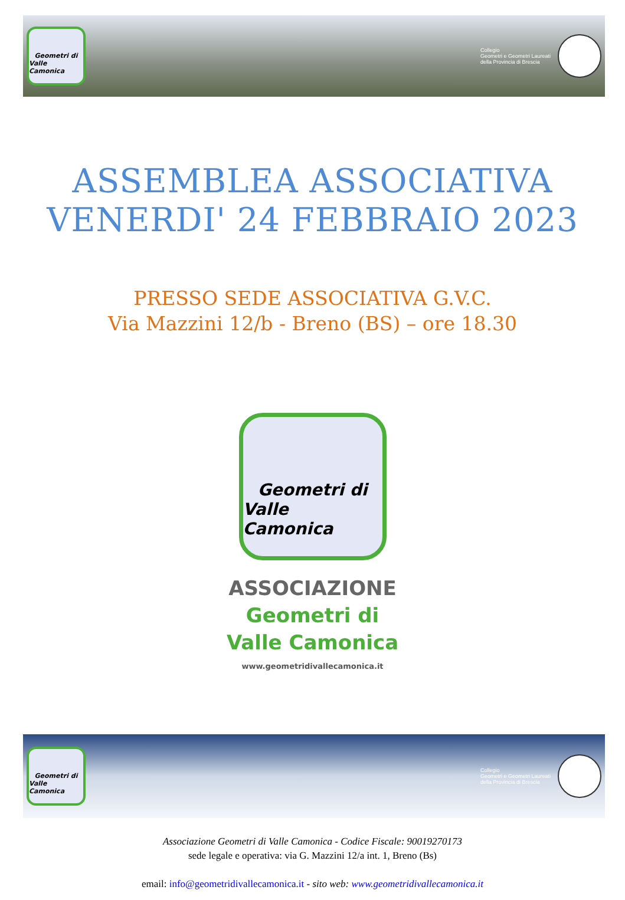Geometri di
Valle Camonica
Collegio
Geometri e Geometri Laureati
della Provincia di Brescia
ASSEMBLEA ASSOCIATIVA
VENERDI' 24 FEBBRAIO 2023
PRESSO SEDE ASSOCIATIVA G.V.C.
Via Mazzini 12/b - Breno (BS) – ore 18.30
Geometri di
Valle Camonica
ASSOCIAZIONE
Geometri di
Valle Camonica
www.geometridivallecamonica.it
Geometri di
Valle Camonica
Collegio
Geometri e Geometri Laureati
della Provincia di Brescia
Associazione Geometri di Valle Camonica - Codice Fiscale: 90019270173
sede legale e operativa: via G. Mazzini 12/a int. 1, Breno (Bs)
email: info@geometridivallecamonica.it - sito web: www.geometridivallecamonica.it